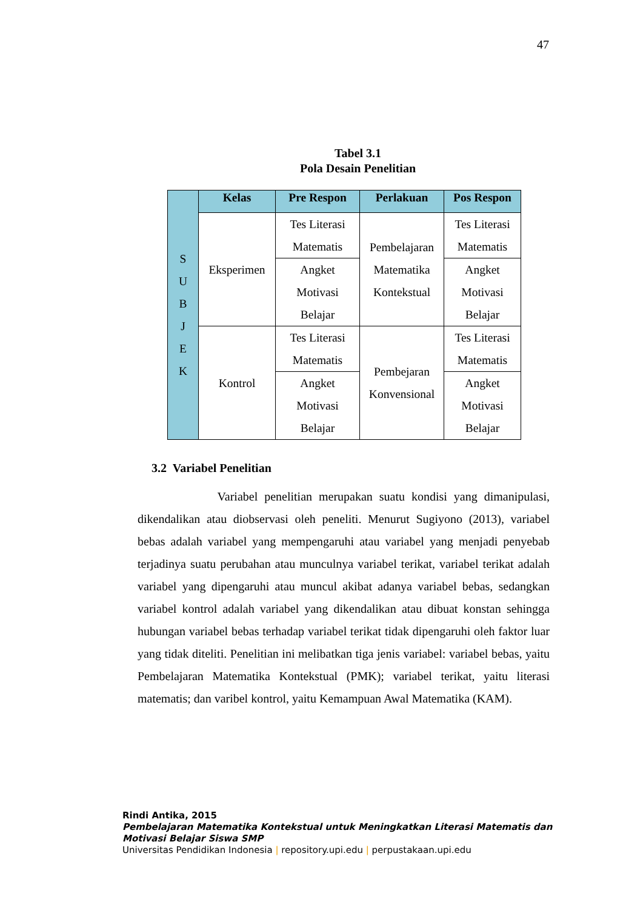47
Tabel 3.1
Pola Desain Penelitian
| S U B J E K | Kelas | Pre Respon | Perlakuan | Pos Respon |
| | Eksperimen | Tes Literasi Matematis | Pembelajaran Matematika Kontekstual | Tes Literasi Matematis |
| | | Angket Motivasi Belajar | | Angket Motivasi Belajar |
| | Kontrol | Tes Literasi Matematis | Pembejaran Konvensional | Tes Literasi Matematis |
| | | Angket Motivasi Belajar | | Angket Motivasi Belajar |
3.2 Variabel Penelitian
Variabel penelitian merupakan suatu kondisi yang dimanipulasi, dikendalikan atau diobservasi oleh peneliti. Menurut Sugiyono (2013), variabel bebas adalah variabel yang mempengaruhi atau variabel yang menjadi penyebab terjadinya suatu perubahan atau munculnya variabel terikat, variabel terikat adalah variabel yang dipengaruhi atau muncul akibat adanya variabel bebas, sedangkan variabel kontrol adalah variabel yang dikendalikan atau dibuat konstan sehingga hubungan variabel bebas terhadap variabel terikat tidak dipengaruhi oleh faktor luar yang tidak diteliti. Penelitian ini melibatkan tiga jenis variabel: variabel bebas, yaitu Pembelajaran Matematika Kontekstual (PMK); variabel terikat, yaitu literasi matematis; dan varibel kontrol, yaitu Kemampuan Awal Matematika (KAM).
Rindi Antika, 2015
Pembelajaran Matematika Kontekstual untuk Meningkatkan Literasi Matematis dan
Motivasi Belajar Siswa SMP
Universitas Pendidikan Indonesia | repository.upi.edu | perpustakaan.upi.edu